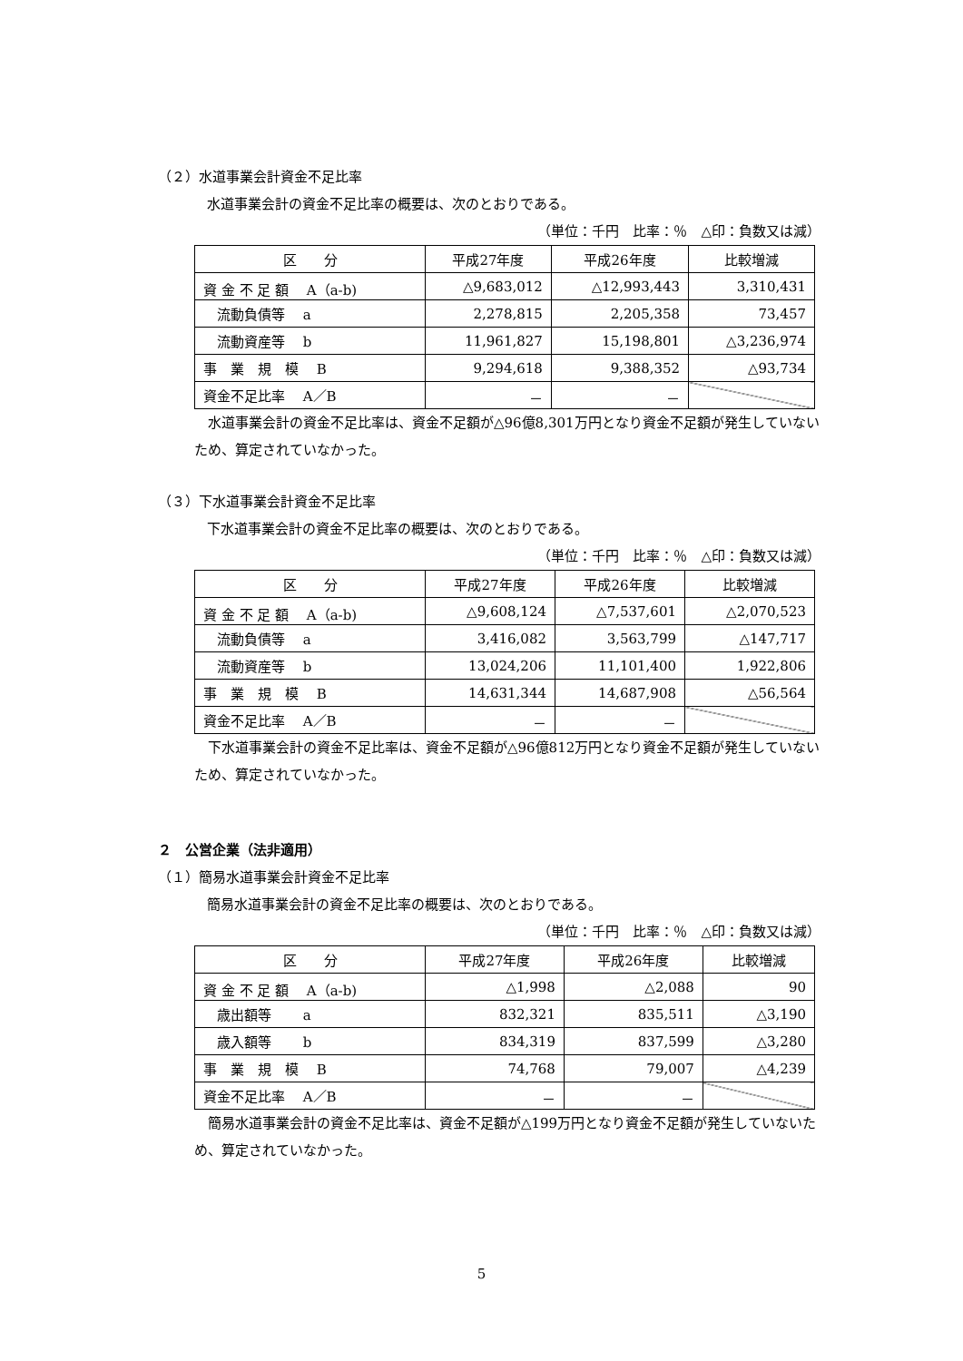（２）水道事業会計資金不足比率
水道事業会計の資金不足比率の概要は、次のとおりである。
（単位：千円　比率：％　△印：負数又は減）
| 区 分 | 平成27年度 | 平成26年度 | 比較増減 |
| --- | --- | --- | --- |
| 資 金 不 足 額 A（a-b) | △9,683,012 | △12,993,443 | 3,310,431 |
| 流動負債等 a | 2,278,815 | 2,205,358 | 73,457 |
| 流動資産等 b | 11,961,827 | 15,198,801 | △3,236,974 |
| 事 業 規 模 B | 9,294,618 | 9,388,352 | △93,734 |
| 資金不足比率 A／B | － | － | |
　水道事業会計の資金不足比率は、資金不足額が△96億8,301万円となり資金不足額が発生していないため、算定されていなかった。
（３）下水道事業会計資金不足比率
下水道事業会計の資金不足比率の概要は、次のとおりである。
（単位：千円　比率：％　△印：負数又は減）
| 区 分 | 平成27年度 | 平成26年度 | 比較増減 |
| --- | --- | --- | --- |
| 資 金 不 足 額 A（a-b) | △9,608,124 | △7,537,601 | △2,070,523 |
| 流動負債等 a | 3,416,082 | 3,563,799 | △147,717 |
| 流動資産等 b | 13,024,206 | 11,101,400 | 1,922,806 |
| 事 業 規 模 B | 14,631,344 | 14,687,908 | △56,564 |
| 資金不足比率 A／B | － | － | |
　下水道事業会計の資金不足比率は、資金不足額が△96億812万円となり資金不足額が発生していないため、算定されていなかった。
２　公営企業（法非適用）
（１）簡易水道事業会計資金不足比率
簡易水道事業会計の資金不足比率の概要は、次のとおりである。
（単位：千円　比率：％　△印：負数又は減）
| 区 分 | 平成27年度 | 平成26年度 | 比較増減 |
| --- | --- | --- | --- |
| 資 金 不 足 額 A（a-b) | △1,998 | △2,088 | 90 |
| 歳出額等 a | 832,321 | 835,511 | △3,190 |
| 歳入額等 b | 834,319 | 837,599 | △3,280 |
| 事 業 規 模 B | 74,768 | 79,007 | △4,239 |
| 資金不足比率 A／B | － | － | |
　簡易水道事業会計の資金不足比率は、資金不足額が△199万円となり資金不足額が発生していないため、算定されていなかった。
5